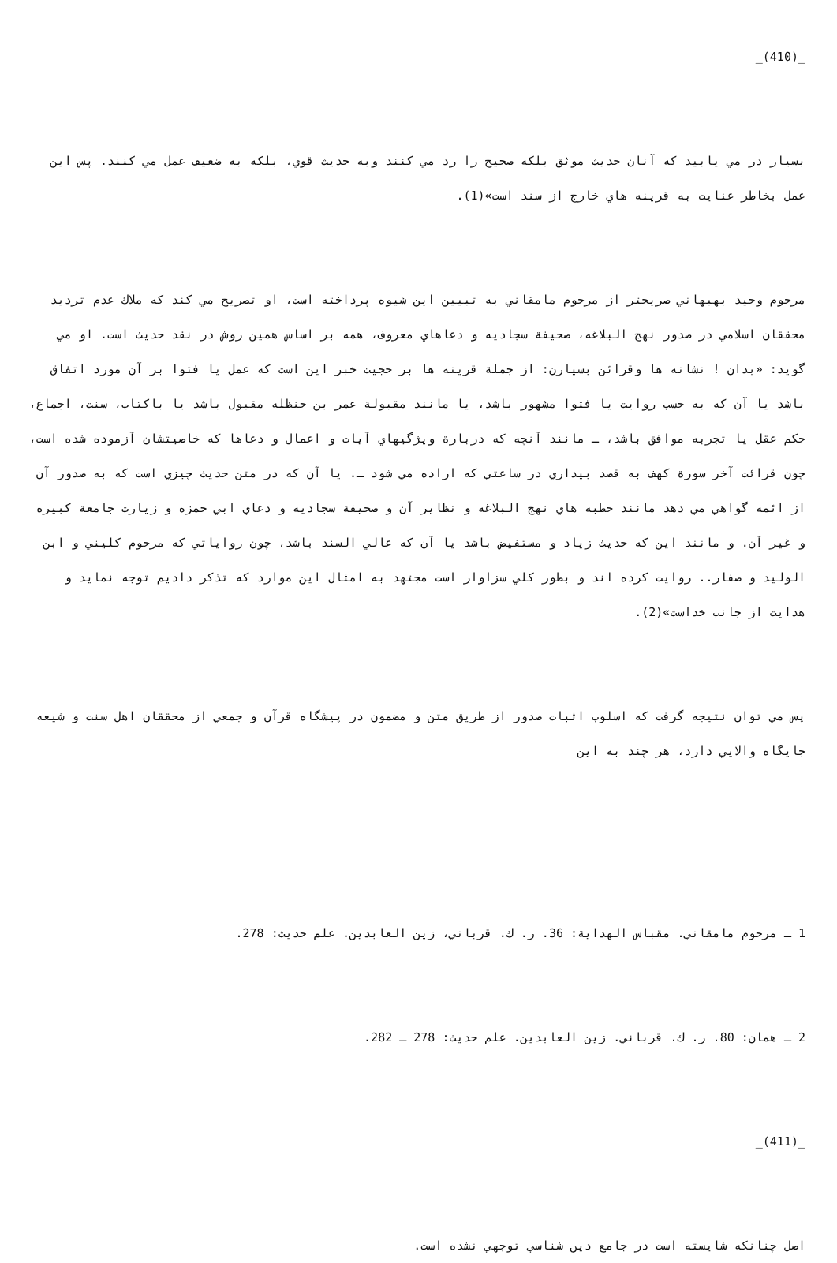_(410)_
بسيار در مي يابيد كه آنان حديث موثق بلكه صحيح را رد مي كنند وبه حديث قوي، بلكه به ضعيف عمل مي كنند. پس اين عمل بخاطر عنايت به قرينه هاي خارج از سند است»(1).
مرحوم وحيد بهبهاني صريحتر از مرحوم مامقاني به تبيين اين شيوه پرداخته است، او تصريح مي كند كه ملاك عدم ترديد محققان اسلامي در صدور نهج البلاغه، صحيفة سجاديه و دعاهاي معروف، همه بر اساس همين روش در نقد حديث است. او مي گويد: «بدان ! نشانه ها وقرائن بسيارن: از جملة قرينه ها بر حجيت خبر اين است كه عمل يا فتوا بر آن مورد اتفاق باشد يا آن كه به حسب روايت يا فتوا مشهور باشد، يا مانند مقبولة عمر بن حنظله مقبول باشد يا باكتاب، سنت، اجماع، حكم عقل يا تجربه موافق باشد، ـ مانند آنچه كه دربارة ويژگيهاي آيات و اعمال و دعاها كه خاصيتشان آزموده شده است، چون قرائت آخر سورة كهف به قصد بيداري در ساعتي كه اراده مي شود ـ. يا آن كه در متن حديث چيزي است كه به صدور آن از ائمه گواهي مي دهد مانند خطبه هاي نهج البلاغه و نظاير آن و صحيفة سجاديه و دعاي ابي حمزه و زيارت جامعة كبيره و غير آن. و مانند اين كه حديث زياد و مستفيض باشد يا آن كه عالي السند باشد، چون رواياتي كه مرحوم كليني و ابن الوليد و صفار.. روايت كرده اند و بطور كلي سزاوار است مجتهد به امثال اين موارد كه تذكر داديم توجه نمايد و هدايت از جانب خداست»(2).
پس مي توان نتيجه گرفت كه اسلوب اثبات صدور از طريق متن و مضمون در پيشگاه قرآن و جمعي از محققان اهل سنت و شيعه جايگاه والايي دارد، هر چند به اين
1 ـ مرحوم مامقاني. مقباس الهداية: 36. ر. ك. قرباني، زين العابدين. علم حديث: 278.
2 ـ همان: 80. ر. ك. قرباني. زين العابدين. علم حديث: 278 ـ 282.
_(411)_
اصل چنانكه شايسته است در جامع دين شناسي توجهي نشده است.